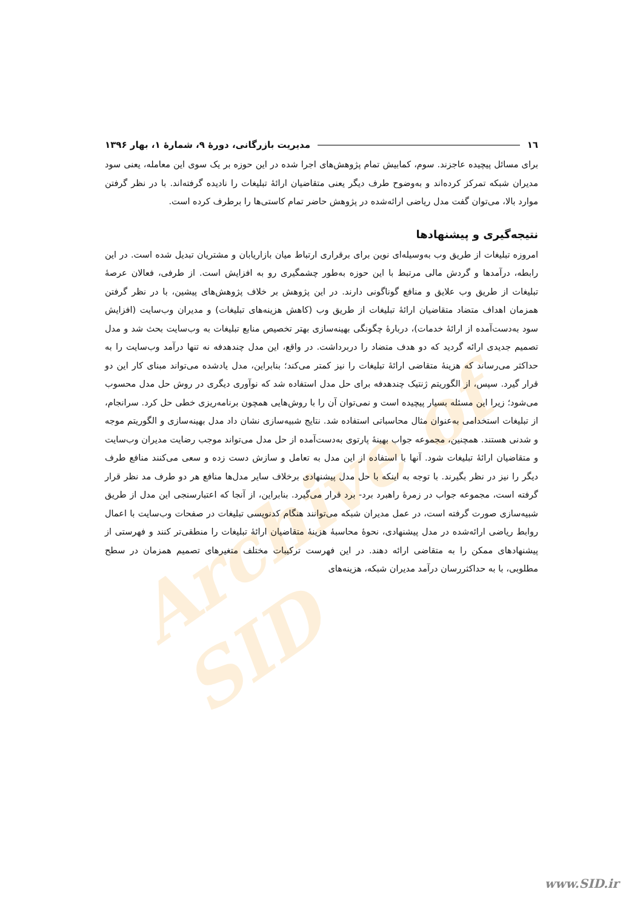Archive of SID
١٦ مدیریت بازرگانی، دورهٔ ۹، شمارهٔ ۱، بهار ۱۳۹۶
برای مسائل پیچیده عاجزند. سوم، کمابیش تمام پژوهش‌های اجرا شده در این حوزه بر یک سوی این معامله، یعنی سود مدیران شبکه تمرکز کرده‌اند و به‌وضوح طرف دیگر یعنی متقاضیان ارائهٔ تبلیغات را نادیده گرفته‌اند. با در نظر گرفتن موارد بالا، می‌توان گفت مدل ریاضی ارائه‌شده در پژوهش حاضر تمام کاستی‌ها را برطرف کرده است.
نتیجه‌گیری و پیشنهادها
امروزه تبلیغات از طریق وب به‌وسیله‌ای نوین برای برقراری ارتباط میان بازاریابان و مشتریان تبدیل شده است. در این رابطه، درآمدها و گردش مالی مرتبط با این حوزه به‌طور چشمگیری رو به افزایش است. از طرفی، فعالان عرصهٔ تبلیغات از طریق وب علایق و منافع گوناگونی دارند. در این پژوهش بر خلاف پژوهش‌های پیشین، با در نظر گرفتن همزمان اهداف متضاد متقاضیان ارائهٔ تبلیغات از طریق وب (کاهش هزینه‌های تبلیغات) و مدیران وب‌سایت (افزایش سود به‌دست‌آمده از ارائهٔ خدمات)، دربارهٔ چگونگی بهینه‌سازی بهتر تخصیص منابع تبلیغات به وب‌سایت بحث شد و مدل تصمیم جدیدی ارائه گردید که دو هدف متضاد را دربرداشت. در واقع، این مدل چندهدفه نه تنها درآمد وب‌سایت را به حداکثر می‌رساند که هزینهٔ متقاضی ارائهٔ تبلیغات را نیز کمتر می‌کند؛ بنابراین، مدل یادشده می‌تواند مبنای کار این دو قرار گیرد. سپس، از الگوریتم ژنتیک چندهدفه برای حل مدل استفاده شد که نوآوری دیگری در روش حل مدل محسوب می‌شود؛ زیرا این مسئله بسیار پیچیده است و نمی‌توان آن را با روش‌هایی همچون برنامه‌ریزی خطی حل کرد. سرانجام، از تبلیغات استخدامی به‌عنوان مثال محاسباتی استفاده شد. نتایج شبیه‌سازی نشان داد مدل بهینه‌سازی و الگوریتم موجه و شدنی هستند. همچنین، مجموعه جواب بهینهٔ پارتوی به‌دست‌آمده از حل مدل می‌تواند موجب رضایت مدیران وب‌سایت و متقاضیان ارائهٔ تبلیغات شود. آنها با استفاده از این مدل به تعامل و سازش دست زده و سعی می‌کنند منافع طرف دیگر را نیز در نظر بگیرند. با توجه به اینکه با حل مدل پیشنهادی برخلاف سایر مدل‌ها منافع هر دو طرف مد نظر قرار گرفته است، مجموعه جواب در زمرهٔ راهبرد برد- برد قرار می‌گیرد. بنابراین، از آنجا که اعتبارسنجی این مدل از طریق شبیه‌سازی صورت گرفته است، در عمل مدیران شبکه می‌توانند هنگام کدنویسی تبلیغات در صفحات وب‌سایت با اعمال روابط ریاضی ارائه‌شده در مدل پیشنهادی، نحوهٔ محاسبهٔ هزینهٔ متقاضیان ارائهٔ تبلیغات را منطقی‌تر کنند و فهرستی از پیشنهادهای ممکن را به متقاضی ارائه دهند. در این فهرست ترکیبات مختلف متغیرهای تصمیم همزمان در سطح مطلوبی، با به حداکثررسان درآمد مدیران شبکه، هزینه‌های
www.SID.ir